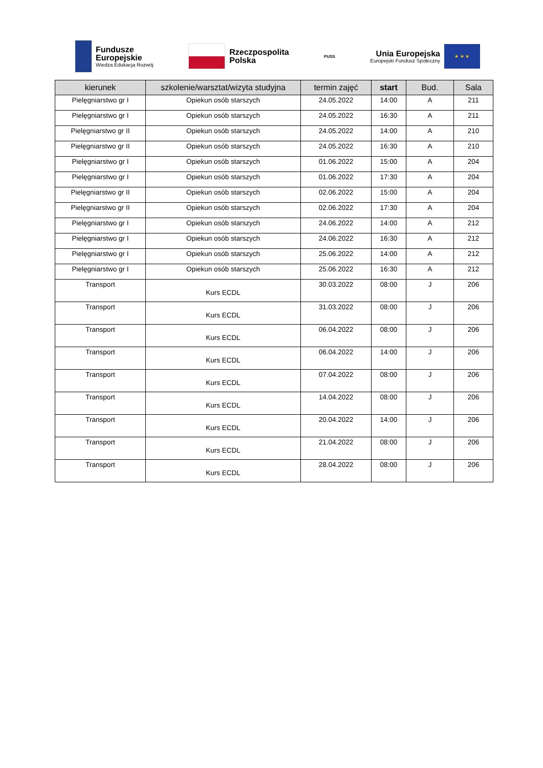Fundusze
Europejskie
Wiedza Edukacja Rozwój
Rzeczpospolita
Polska
PUSS
Unia Europejska
Europejski Fundusz Społeczny
★ ★ ★
| kierunek | szkolenie/warsztat/wizyta studyjna | termin zajęć | start | Bud. | Sala |
| --- | --- | --- | --- | --- | --- |
| Pielęgniarstwo gr I | Opiekun osób starszych | 24.05.2022 | 14:00 | A | 211 |
| Pielęgniarstwo gr I | Opiekun osób starszych | 24.05.2022 | 16:30 | A | 211 |
| Pielęgniarstwo gr II | Opiekun osób starszych | 24.05.2022 | 14:00 | A | 210 |
| Pielęgniarstwo gr II | Opiekun osób starszych | 24.05.2022 | 16:30 | A | 210 |
| Pielęgniarstwo gr I | Opiekun osób starszych | 01.06.2022 | 15:00 | A | 204 |
| Pielęgniarstwo gr I | Opiekun osób starszych | 01.06.2022 | 17:30 | A | 204 |
| Pielęgniarstwo gr II | Opiekun osób starszych | 02.06.2022 | 15:00 | A | 204 |
| Pielęgniarstwo gr II | Opiekun osób starszych | 02.06.2022 | 17:30 | A | 204 |
| Pielęgniarstwo gr I | Opiekun osób starszych | 24.06.2022 | 14:00 | A | 212 |
| Pielęgniarstwo gr I | Opiekun osób starszych | 24.06.2022 | 16:30 | A | 212 |
| Pielęgniarstwo gr I | Opiekun osób starszych | 25.06.2022 | 14:00 | A | 212 |
| Pielęgniarstwo gr I | Opiekun osób starszych | 25.06.2022 | 16:30 | A | 212 |
| Transport | Kurs ECDL | 30.03.2022 | 08:00 | J | 206 |
| Transport | Kurs ECDL | 31.03.2022 | 08:00 | J | 206 |
| Transport | Kurs ECDL | 06.04.2022 | 08:00 | J | 206 |
| Transport | Kurs ECDL | 06.04.2022 | 14:00 | J | 206 |
| Transport | Kurs ECDL | 07.04.2022 | 08:00 | J | 206 |
| Transport | Kurs ECDL | 14.04.2022 | 08:00 | J | 206 |
| Transport | Kurs ECDL | 20.04.2022 | 14:00 | J | 206 |
| Transport | Kurs ECDL | 21.04.2022 | 08:00 | J | 206 |
| Transport | Kurs ECDL | 28.04.2022 | 08:00 | J | 206 |